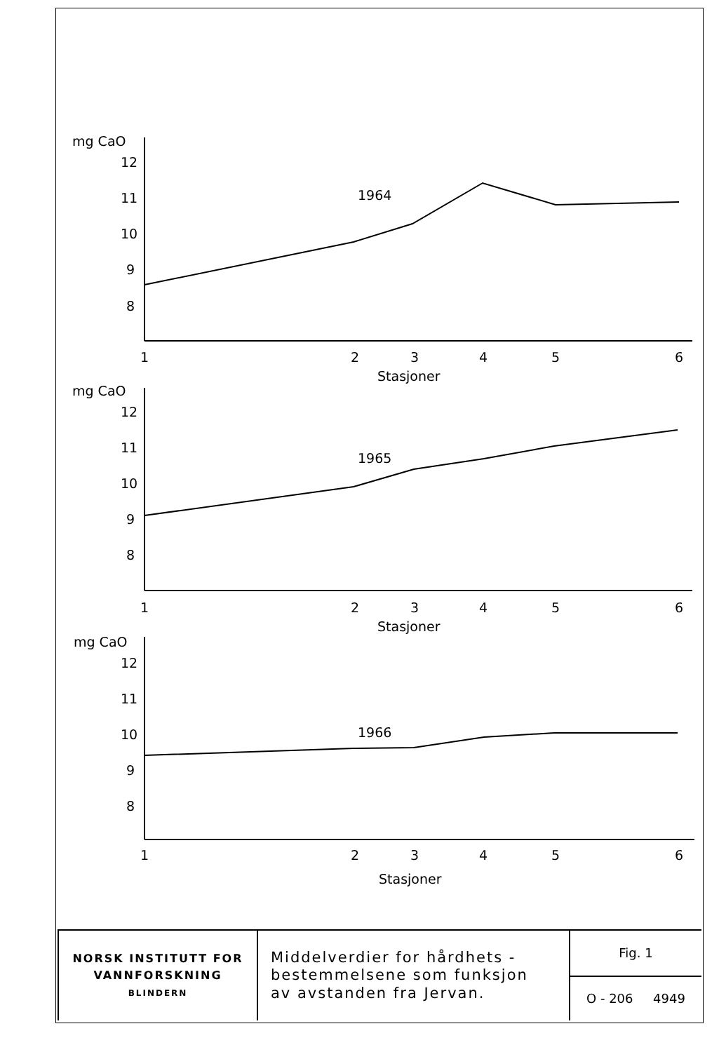mg CaO
12
11
10
9
8
1964
1
2
3
4
5
6
Stasjoner
mg CaO
12
11
10
9
8
1965
1
2
3
4
5
6
Stasjoner
mg CaO
12
11
10
9
8
1966
1
2
3
4
5
6
Stasjoner
| NORSK INSTITUTT FOR VANNFORSKNING BLINDERN | Middelverdier for hårdhets - bestemmelsene som funksjon av avstanden fra Jervan. | Fig. 1 |
| | | O - 206 4949 |